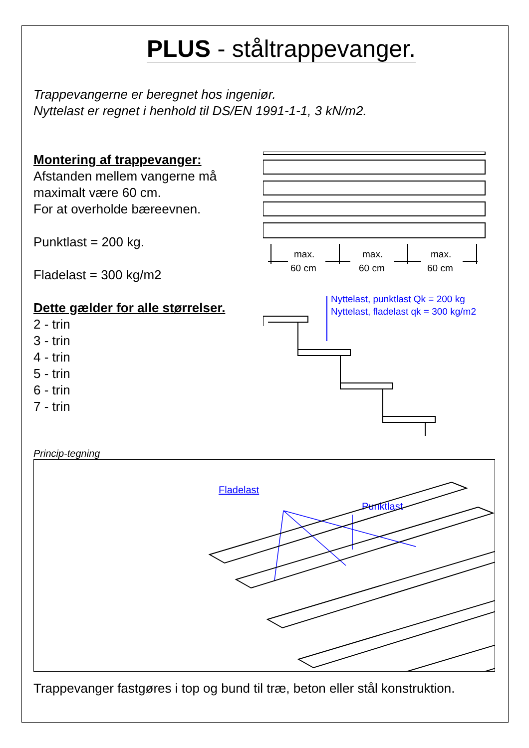PLUS - ståltrappevanger.
Trappevangerne er beregnet hos ingeniør.
Nyttelast er regnet i henhold til DS/EN 1991-1-1, 3 kN/m2.
Montering af trappevanger:
Afstanden mellem vangerne må
maximalt være 60 cm.
For at overholde bæreevnen.
Punktlast = 200 kg.
Fladelast = 300 kg/m2
Dette gælder for alle størrelser.
2 - trin
3 - trin
4 - trin
5 - trin
6 - trin
7 - trin
max.
60 cm
max.
60 cm
max.
60 cm
Nyttelast, punktlast Qk = 200 kg
Nyttelast, fladelast qk = 300 kg/m2
Princip-tegning
Fladelast
Punktlast
Trappevanger fastgøres i top og bund til træ, beton eller stål konstruktion.